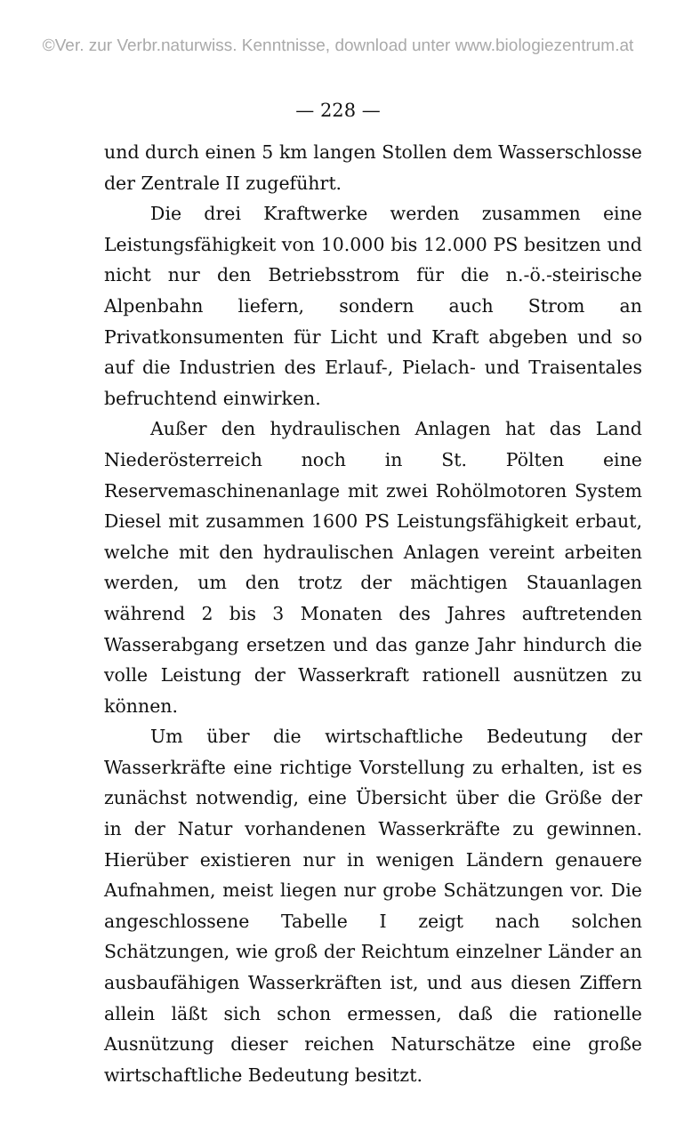©Ver. zur Verbr.naturwiss. Kenntnisse, download unter www.biologiezentrum.at
— 228 —
und durch einen 5 km langen Stollen dem Wasserschlosse der Zentrale II zugeführt.
Die drei Kraftwerke werden zusammen eine Leistungsfähigkeit von 10.000 bis 12.000 PS besitzen und nicht nur den Betriebsstrom für die n.-ö.-steirische Alpenbahn liefern, sondern auch Strom an Privatkonsumenten für Licht und Kraft abgeben und so auf die Industrien des Erlauf-, Pielach- und Traisentales befruchtend einwirken.
Außer den hydraulischen Anlagen hat das Land Niederösterreich noch in St. Pölten eine Reservemaschinenanlage mit zwei Rohölmotoren System Diesel mit zusammen 1600 PS Leistungsfähigkeit erbaut, welche mit den hydraulischen Anlagen vereint arbeiten werden, um den trotz der mächtigen Stauanlagen während 2 bis 3 Monaten des Jahres auftretenden Wasserabgang ersetzen und das ganze Jahr hindurch die volle Leistung der Wasserkraft rationell ausnützen zu können.
Um über die wirtschaftliche Bedeutung der Wasserkräfte eine richtige Vorstellung zu erhalten, ist es zunächst notwendig, eine Übersicht über die Größe der in der Natur vorhandenen Wasserkräfte zu gewinnen. Hierüber existieren nur in wenigen Ländern genauere Aufnahmen, meist liegen nur grobe Schätzungen vor. Die angeschlossene Tabelle I zeigt nach solchen Schätzungen, wie groß der Reichtum einzelner Länder an ausbaufähigen Wasserkräften ist, und aus diesen Ziffern allein läßt sich schon ermessen, daß die rationelle Ausnützung dieser reichen Naturschätze eine große wirtschaftliche Bedeutung besitzt.